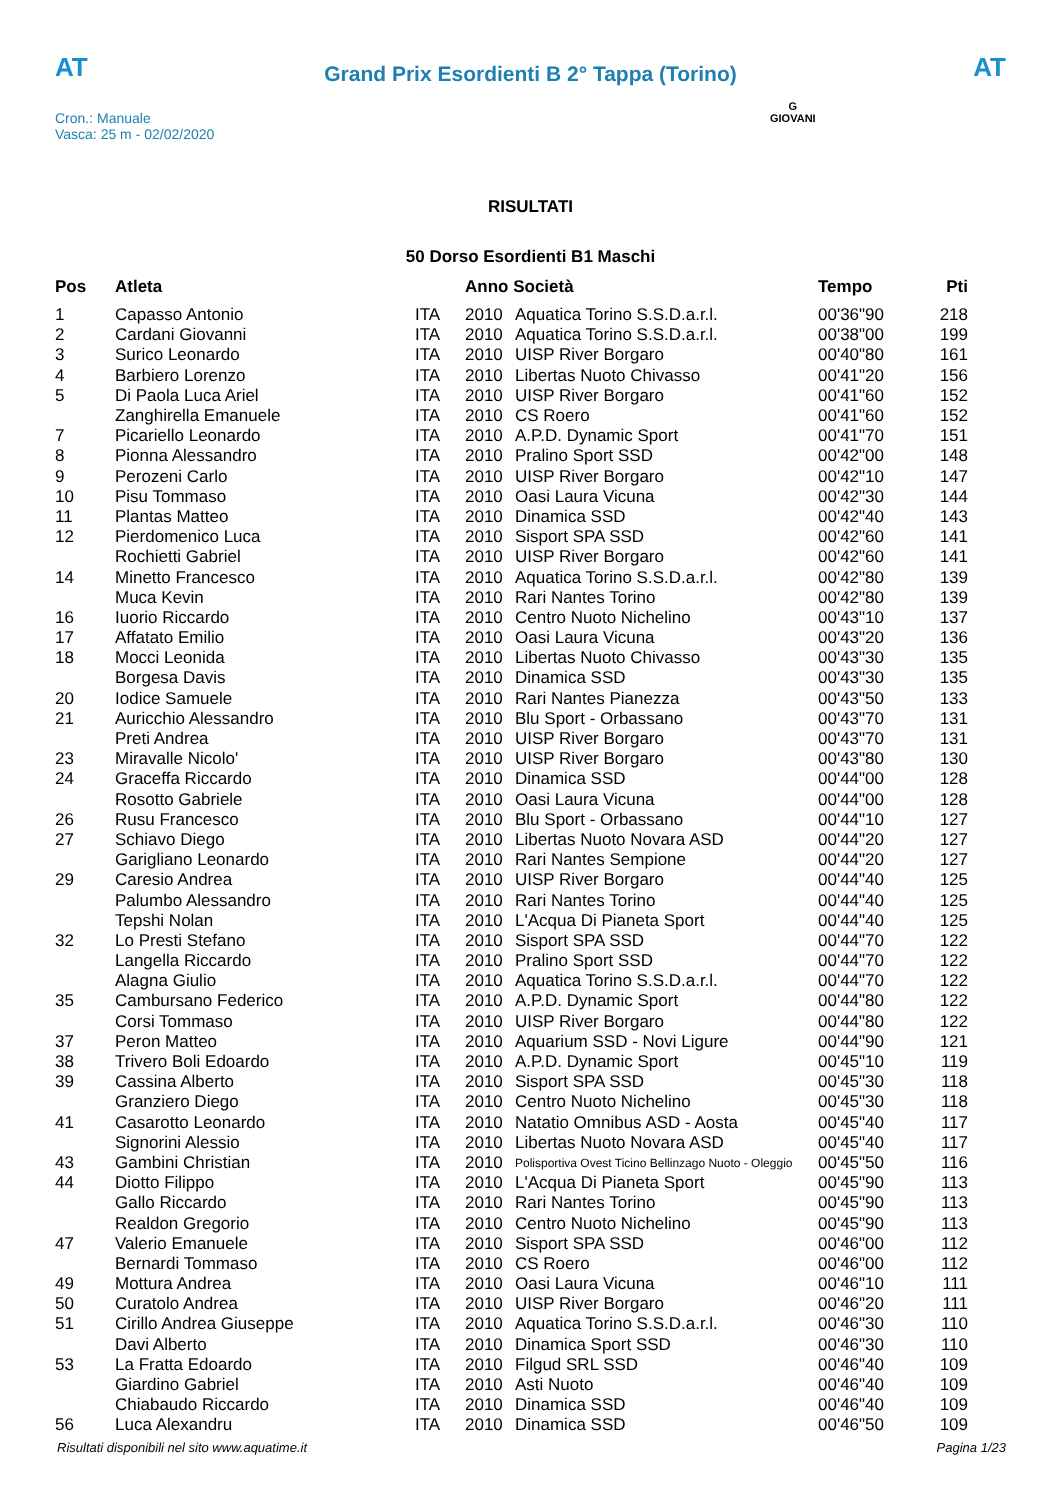AT
Grand Prix Esordienti B 2° Tappa (Torino)
AT
Cron.: Manuale
Vasca: 25 m - 02/02/2020
G
GIOVANI
RISULTATI
50 Dorso Esordienti B1 Maschi
| Pos | Atleta | | Anno Società | | Tempo | Pti |
| --- | --- | --- | --- | --- | --- | --- |
| 1 | Capasso Antonio | ITA | 2010 | Aquatica Torino S.S.D.a.r.l. | 00'36"90 | 218 |
| 2 | Cardani Giovanni | ITA | 2010 | Aquatica Torino S.S.D.a.r.l. | 00'38"00 | 199 |
| 3 | Surico Leonardo | ITA | 2010 | UISP River Borgaro | 00'40"80 | 161 |
| 4 | Barbiero Lorenzo | ITA | 2010 | Libertas Nuoto Chivasso | 00'41"20 | 156 |
| 5 | Di Paola Luca Ariel | ITA | 2010 | UISP River Borgaro | 00'41"60 | 152 |
| | Zanghirella Emanuele | ITA | 2010 | CS Roero | 00'41"60 | 152 |
| 7 | Picariello Leonardo | ITA | 2010 | A.P.D. Dynamic Sport | 00'41"70 | 151 |
| 8 | Pionna Alessandro | ITA | 2010 | Pralino Sport SSD | 00'42"00 | 148 |
| 9 | Perozeni Carlo | ITA | 2010 | UISP River Borgaro | 00'42"10 | 147 |
| 10 | Pisu Tommaso | ITA | 2010 | Oasi Laura Vicuna | 00'42"30 | 144 |
| 11 | Plantas Matteo | ITA | 2010 | Dinamica SSD | 00'42"40 | 143 |
| 12 | Pierdomenico Luca | ITA | 2010 | Sisport SPA SSD | 00'42"60 | 141 |
| | Rochietti Gabriel | ITA | 2010 | UISP River Borgaro | 00'42"60 | 141 |
| 14 | Minetto Francesco | ITA | 2010 | Aquatica Torino S.S.D.a.r.l. | 00'42"80 | 139 |
| | Muca Kevin | ITA | 2010 | Rari Nantes Torino | 00'42"80 | 139 |
| 16 | Iuorio Riccardo | ITA | 2010 | Centro Nuoto Nichelino | 00'43"10 | 137 |
| 17 | Affatato Emilio | ITA | 2010 | Oasi Laura Vicuna | 00'43"20 | 136 |
| 18 | Mocci Leonida | ITA | 2010 | Libertas Nuoto Chivasso | 00'43"30 | 135 |
| | Borgesa Davis | ITA | 2010 | Dinamica SSD | 00'43"30 | 135 |
| 20 | Iodice Samuele | ITA | 2010 | Rari Nantes Pianezza | 00'43"50 | 133 |
| 21 | Auricchio Alessandro | ITA | 2010 | Blu Sport - Orbassano | 00'43"70 | 131 |
| | Preti Andrea | ITA | 2010 | UISP River Borgaro | 00'43"70 | 131 |
| 23 | Miravalle Nicolo' | ITA | 2010 | UISP River Borgaro | 00'43"80 | 130 |
| 24 | Graceffa Riccardo | ITA | 2010 | Dinamica SSD | 00'44"00 | 128 |
| | Rosotto Gabriele | ITA | 2010 | Oasi Laura Vicuna | 00'44"00 | 128 |
| 26 | Rusu Francesco | ITA | 2010 | Blu Sport - Orbassano | 00'44"10 | 127 |
| 27 | Schiavo Diego | ITA | 2010 | Libertas Nuoto Novara ASD | 00'44"20 | 127 |
| | Garigliano Leonardo | ITA | 2010 | Rari Nantes Sempione | 00'44"20 | 127 |
| 29 | Caresio Andrea | ITA | 2010 | UISP River Borgaro | 00'44"40 | 125 |
| | Palumbo Alessandro | ITA | 2010 | Rari Nantes Torino | 00'44"40 | 125 |
| | Tepshi Nolan | ITA | 2010 | L'Acqua Di Pianeta Sport | 00'44"40 | 125 |
| 32 | Lo Presti Stefano | ITA | 2010 | Sisport SPA SSD | 00'44"70 | 122 |
| | Langella Riccardo | ITA | 2010 | Pralino Sport SSD | 00'44"70 | 122 |
| | Alagna Giulio | ITA | 2010 | Aquatica Torino S.S.D.a.r.l. | 00'44"70 | 122 |
| 35 | Cambursano Federico | ITA | 2010 | A.P.D. Dynamic Sport | 00'44"80 | 122 |
| | Corsi Tommaso | ITA | 2010 | UISP River Borgaro | 00'44"80 | 122 |
| 37 | Peron Matteo | ITA | 2010 | Aquarium SSD - Novi Ligure | 00'44"90 | 121 |
| 38 | Trivero Boli Edoardo | ITA | 2010 | A.P.D. Dynamic Sport | 00'45"10 | 119 |
| 39 | Cassina Alberto | ITA | 2010 | Sisport SPA SSD | 00'45"30 | 118 |
| | Granziero Diego | ITA | 2010 | Centro Nuoto Nichelino | 00'45"30 | 118 |
| 41 | Casarotto Leonardo | ITA | 2010 | Natatio Omnibus ASD - Aosta | 00'45"40 | 117 |
| | Signorini Alessio | ITA | 2010 | Libertas Nuoto Novara ASD | 00'45"40 | 117 |
| 43 | Gambini Christian | ITA | 2010 | Polisportiva Ovest Ticino Bellinzago Nuoto - Oleggio | 00'45"50 | 116 |
| 44 | Diotto Filippo | ITA | 2010 | L'Acqua Di Pianeta Sport | 00'45"90 | 113 |
| | Gallo Riccardo | ITA | 2010 | Rari Nantes Torino | 00'45"90 | 113 |
| | Realdon Gregorio | ITA | 2010 | Centro Nuoto Nichelino | 00'45"90 | 113 |
| 47 | Valerio Emanuele | ITA | 2010 | Sisport SPA SSD | 00'46"00 | 112 |
| | Bernardi Tommaso | ITA | 2010 | CS Roero | 00'46"00 | 112 |
| 49 | Mottura Andrea | ITA | 2010 | Oasi Laura Vicuna | 00'46"10 | 111 |
| 50 | Curatolo Andrea | ITA | 2010 | UISP River Borgaro | 00'46"20 | 111 |
| 51 | Cirillo Andrea Giuseppe | ITA | 2010 | Aquatica Torino S.S.D.a.r.l. | 00'46"30 | 110 |
| | Davi Alberto | ITA | 2010 | Dinamica Sport SSD | 00'46"30 | 110 |
| 53 | La Fratta Edoardo | ITA | 2010 | Filgud SRL SSD | 00'46"40 | 109 |
| | Giardino Gabriel | ITA | 2010 | Asti Nuoto | 00'46"40 | 109 |
| | Chiabaudo Riccardo | ITA | 2010 | Dinamica SSD | 00'46"40 | 109 |
| 56 | Luca Alexandru | ITA | 2010 | Dinamica SSD | 00'46"50 | 109 |
Risultati disponibili nel sito www.aquatime.it Pagina 1/23